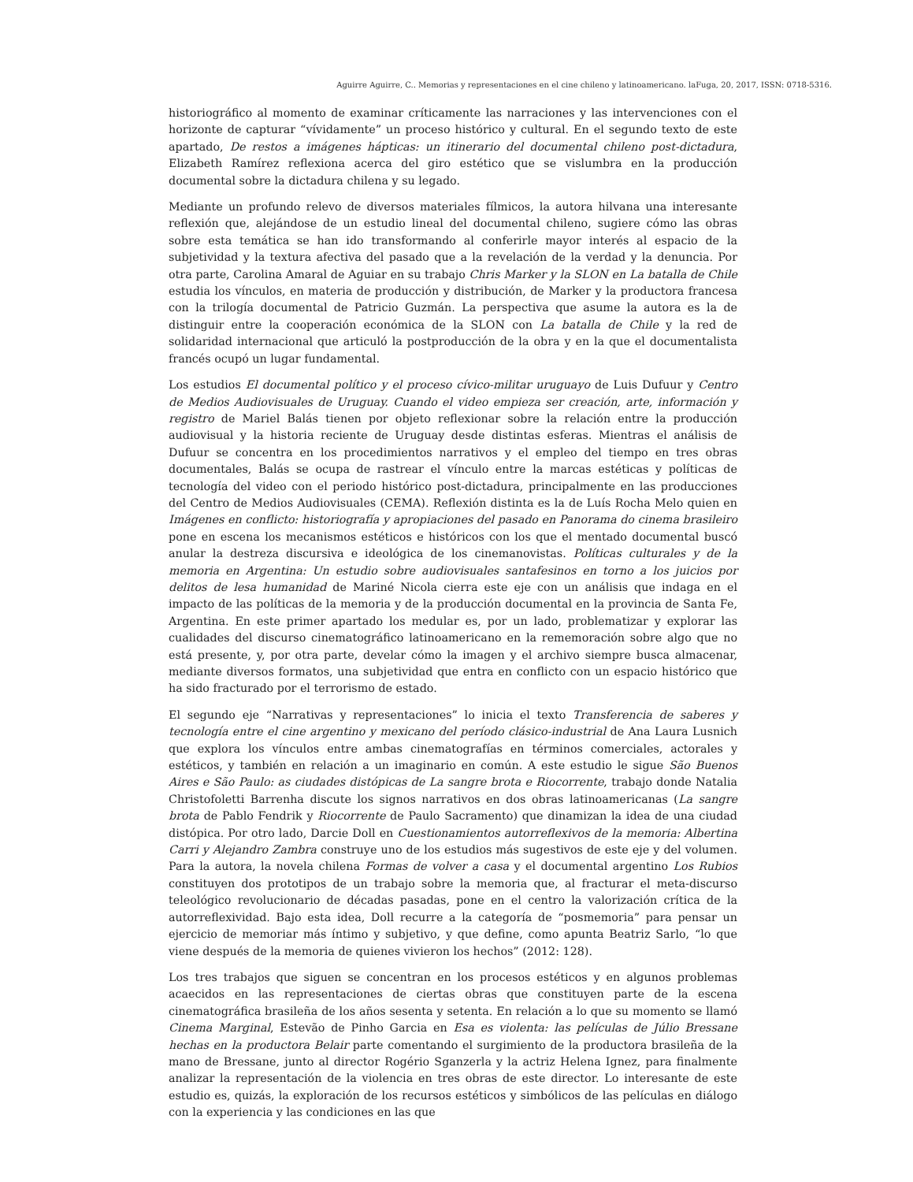Aguirre Aguirre, C.. Memorias y representaciones en el cine chileno y latinoamericano. laFuga, 20, 2017, ISSN: 0718-5316.
historiográfico al momento de examinar críticamente las narraciones y las intervenciones con el horizonte de capturar “vívidamente” un proceso histórico y cultural. En el segundo texto de este apartado, De restos a imágenes hápticas: un itinerario del documental chileno post-dictadura, Elizabeth Ramírez reflexiona acerca del giro estético que se vislumbra en la producción documental sobre la dictadura chilena y su legado.
Mediante un profundo relevo de diversos materiales fílmicos, la autora hilvana una interesante reflexión que, alejándose de un estudio lineal del documental chileno, sugiere cómo las obras sobre esta temática se han ido transformando al conferirle mayor interés al espacio de la subjetividad y la textura afectiva del pasado que a la revelación de la verdad y la denuncia. Por otra parte, Carolina Amaral de Aguiar en su trabajo Chris Marker y la SLON en La batalla de Chile estudia los vínculos, en materia de producción y distribución, de Marker y la productora francesa con la trilogía documental de Patricio Guzmán. La perspectiva que asume la autora es la de distinguir entre la cooperación económica de la SLON con La batalla de Chile y la red de solidaridad internacional que articuló la postproducción de la obra y en la que el documentalista francés ocupó un lugar fundamental.
Los estudios El documental político y el proceso cívico-militar uruguayo de Luis Dufuur y Centro de Medios Audiovisuales de Uruguay. Cuando el video empieza ser creación, arte, información y registro de Mariel Balás tienen por objeto reflexionar sobre la relación entre la producción audiovisual y la historia reciente de Uruguay desde distintas esferas. Mientras el análisis de Dufuur se concentra en los procedimientos narrativos y el empleo del tiempo en tres obras documentales, Balás se ocupa de rastrear el vínculo entre la marcas estéticas y políticas de tecnología del video con el periodo histórico post-dictadura, principalmente en las producciones del Centro de Medios Audiovisuales (CEMA). Reflexión distinta es la de Luís Rocha Melo quien en Imágenes en conflicto: historiografía y apropiaciones del pasado en Panorama do cinema brasileiro pone en escena los mecanismos estéticos e históricos con los que el mentado documental buscó anular la destreza discursiva e ideológica de los cinemanovistas. Políticas culturales y de la memoria en Argentina: Un estudio sobre audiovisuales santafesinos en torno a los juicios por delitos de lesa humanidad de Mariné Nicola cierra este eje con un análisis que indaga en el impacto de las políticas de la memoria y de la producción documental en la provincia de Santa Fe, Argentina. En este primer apartado los medular es, por un lado, problematizar y explorar las cualidades del discurso cinematográfico latinoamericano en la rememoración sobre algo que no está presente, y, por otra parte, develar cómo la imagen y el archivo siempre busca almacenar, mediante diversos formatos, una subjetividad que entra en conflicto con un espacio histórico que ha sido fracturado por el terrorismo de estado.
El segundo eje “Narrativas y representaciones” lo inicia el texto Transferencia de saberes y tecnología entre el cine argentino y mexicano del período clásico-industrial de Ana Laura Lusnich que explora los vínculos entre ambas cinematografías en términos comerciales, actorales y estéticos, y también en relación a un imaginario en común. A este estudio le sigue São Buenos Aires e São Paulo: as ciudades distópicas de La sangre brota e Riocorrente, trabajo donde Natalia Christofoletti Barrenha discute los signos narrativos en dos obras latinoamericanas (La sangre brota de Pablo Fendrik y Riocorrente de Paulo Sacramento) que dinamizan la idea de una ciudad distópica. Por otro lado, Darcie Doll en Cuestionamientos autorreflexivos de la memoria: Albertina Carri y Alejandro Zambra construye uno de los estudios más sugestivos de este eje y del volumen. Para la autora, la novela chilena Formas de volver a casa y el documental argentino Los Rubios constituyen dos prototipos de un trabajo sobre la memoria que, al fracturar el meta-discurso teleológico revolucionario de décadas pasadas, pone en el centro la valorización crítica de la autorreflexividad. Bajo esta idea, Doll recurre a la categoría de “posmemoria” para pensar un ejercicio de memoriar más íntimo y subjetivo, y que define, como apunta Beatriz Sarlo, “lo que viene después de la memoria de quienes vivieron los hechos” (2012: 128).
Los tres trabajos que siguen se concentran en los procesos estéticos y en algunos problemas acaecidos en las representaciones de ciertas obras que constituyen parte de la escena cinematográfica brasileña de los años sesenta y setenta. En relación a lo que su momento se llamó Cinema Marginal, Estevão de Pinho Garcia en Esa es violenta: las películas de Júlio Bressane hechas en la productora Belair parte comentando el surgimiento de la productora brasileña de la mano de Bressane, junto al director Rogério Sganzerla y la actriz Helena Ignez, para finalmente analizar la representación de la violencia en tres obras de este director. Lo interesante de este estudio es, quizás, la exploración de los recursos estéticos y simbólicos de las películas en diálogo con la experiencia y las condiciones en las que